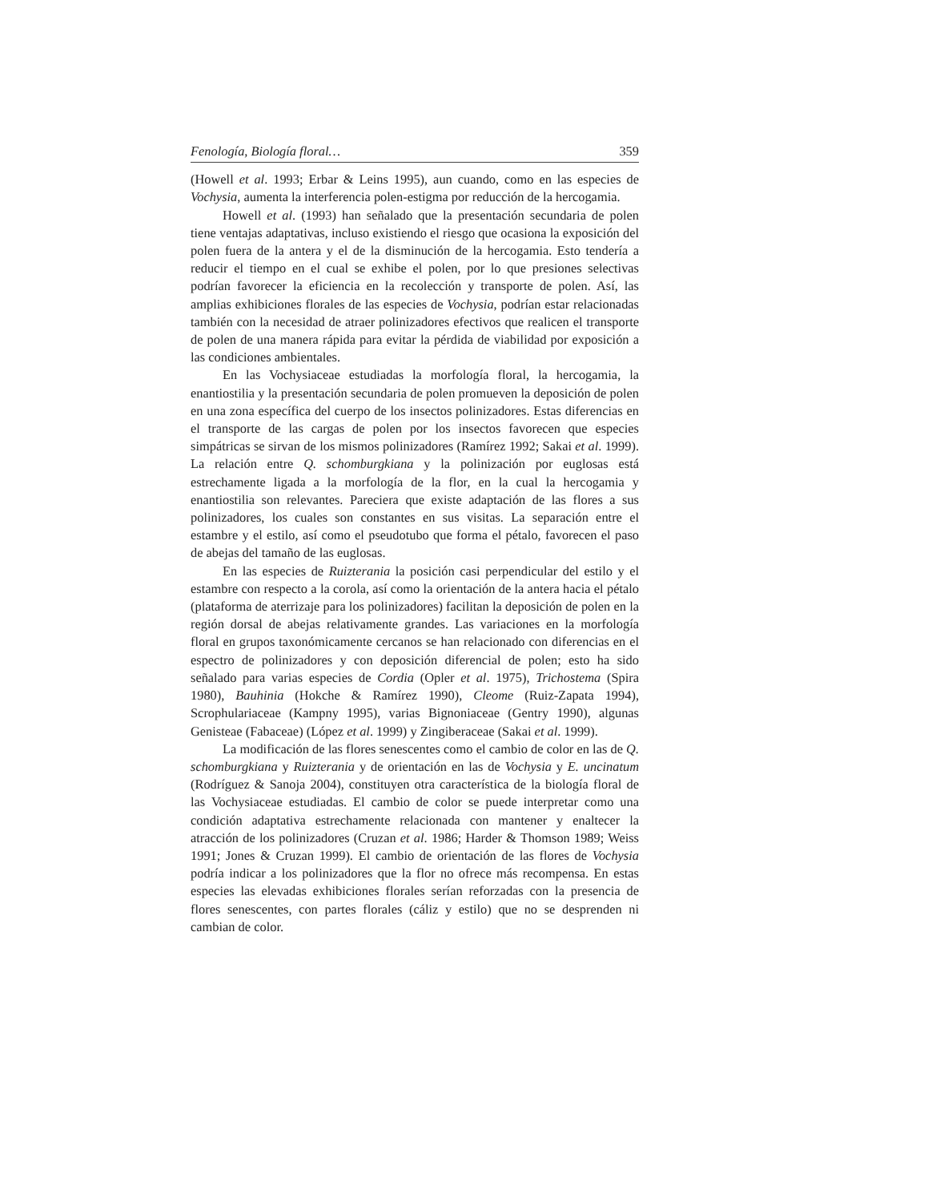Fenología, Biología floral… 359
(Howell et al. 1993; Erbar & Leins 1995), aun cuando, como en las especies de Vochysia, aumenta la interferencia polen-estigma por reducción de la hercogamia.
Howell et al. (1993) han señalado que la presentación secundaria de polen tiene ventajas adaptativas, incluso existiendo el riesgo que ocasiona la exposición del polen fuera de la antera y el de la disminución de la hercogamia. Esto tendería a reducir el tiempo en el cual se exhibe el polen, por lo que presiones selectivas podrían favorecer la eficiencia en la recolección y transporte de polen. Así, las amplias exhibiciones florales de las especies de Vochysia, podrían estar relacionadas también con la necesidad de atraer polinizadores efectivos que realicen el transporte de polen de una manera rápida para evitar la pérdida de viabilidad por exposición a las condiciones ambientales.
En las Vochysiaceae estudiadas la morfología floral, la hercogamia, la enantiostilia y la presentación secundaria de polen promueven la deposición de polen en una zona específica del cuerpo de los insectos polinizadores. Estas diferencias en el transporte de las cargas de polen por los insectos favorecen que especies simpátricas se sirvan de los mismos polinizadores (Ramírez 1992; Sakai et al. 1999). La relación entre Q. schomburgkiana y la polinización por euglosas está estrechamente ligada a la morfología de la flor, en la cual la hercogamia y enantiostilia son relevantes. Pareciera que existe adaptación de las flores a sus polinizadores, los cuales son constantes en sus visitas. La separación entre el estambre y el estilo, así como el pseudotubo que forma el pétalo, favorecen el paso de abejas del tamaño de las euglosas.
En las especies de Ruizterania la posición casi perpendicular del estilo y el estambre con respecto a la corola, así como la orientación de la antera hacia el pétalo (plataforma de aterrizaje para los polinizadores) facilitan la deposición de polen en la región dorsal de abejas relativamente grandes. Las variaciones en la morfología floral en grupos taxonómicamente cercanos se han relacionado con diferencias en el espectro de polinizadores y con deposición diferencial de polen; esto ha sido señalado para varias especies de Cordia (Opler et al. 1975), Trichostema (Spira 1980), Bauhinia (Hokche & Ramírez 1990), Cleome (Ruiz-Zapata 1994), Scrophulariaceae (Kampny 1995), varias Bignoniaceae (Gentry 1990), algunas Genisteae (Fabaceae) (López et al. 1999) y Zingiberaceae (Sakai et al. 1999).
La modificación de las flores senescentes como el cambio de color en las de Q. schomburgkiana y Ruizterania y de orientación en las de Vochysia y E. uncinatum (Rodríguez & Sanoja 2004), constituyen otra característica de la biología floral de las Vochysiaceae estudiadas. El cambio de color se puede interpretar como una condición adaptativa estrechamente relacionada con mantener y enaltecer la atracción de los polinizadores (Cruzan et al. 1986; Harder & Thomson 1989; Weiss 1991; Jones & Cruzan 1999). El cambio de orientación de las flores de Vochysia podría indicar a los polinizadores que la flor no ofrece más recompensa. En estas especies las elevadas exhibiciones florales serían reforzadas con la presencia de flores senescentes, con partes florales (cáliz y estilo) que no se desprenden ni cambian de color.